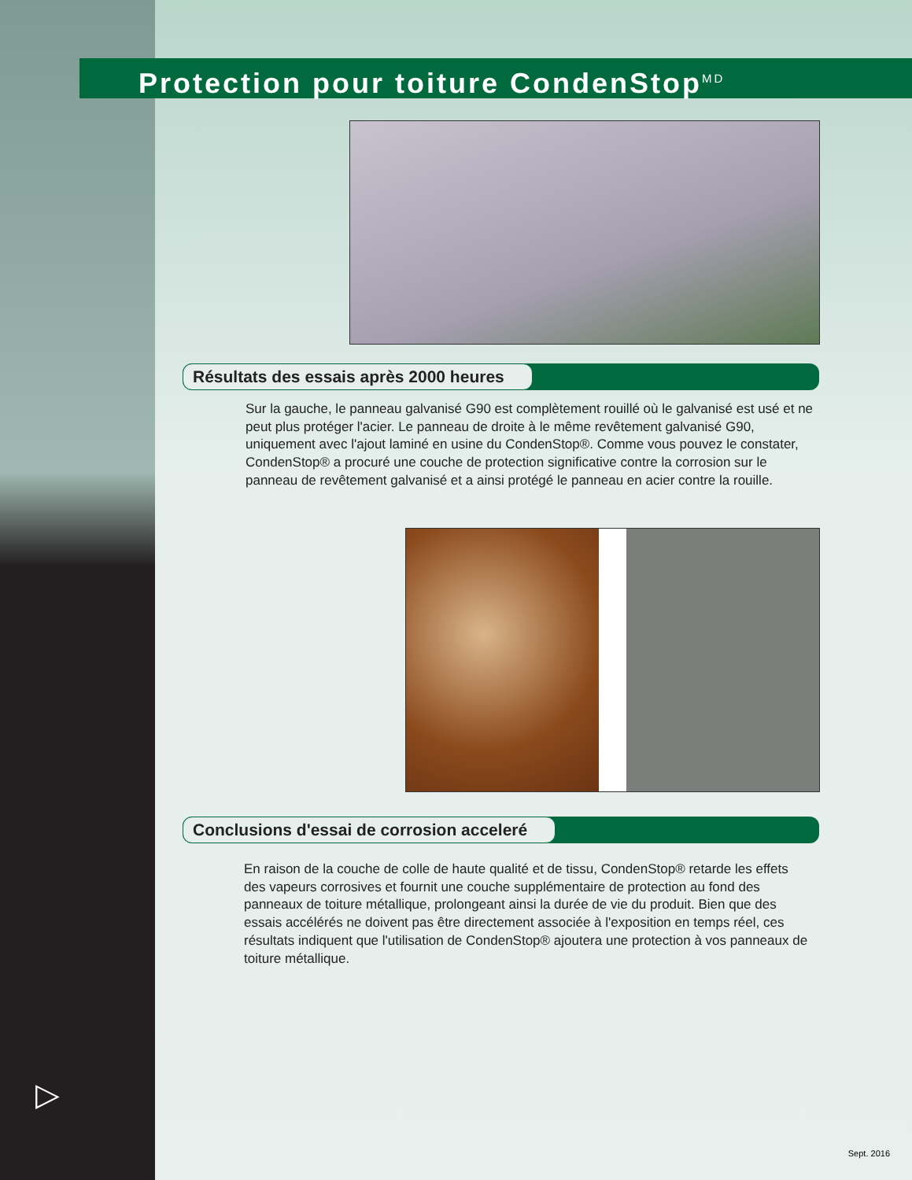Protection pour toiture CondenStop<sup>MD</sup>
Résultats des essais après 2000 heures
Sur la gauche, le panneau galvanisé G90 est complètement rouillé où le galvanisé est usé et ne peut plus protéger l'acier. Le panneau de droite à le même revêtement galvanisé G90, uniquement avec l'ajout laminé en usine du CondenStop®. Comme vous pouvez le constater, CondenStop® a procuré une couche de protection significative contre la corrosion sur le panneau de revêtement galvanisé et a ainsi protégé le panneau en acier contre la rouille.
Conclusions d'essai de corrosion acceleré
En raison de la couche de colle de haute qualité et de tissu, CondenStop® retarde les effets des vapeurs corrosives et fournit une couche supplémentaire de protection au fond des panneaux de toiture métallique, prolongeant ainsi la durée de vie du produit. Bien que des essais accélérés ne doivent pas être directement associée à l'exposition en temps réel, ces résultats indiquent que l'utilisation de CondenStop® ajoutera une protection à vos panneaux de toiture métallique.
▷
Sept. 2016